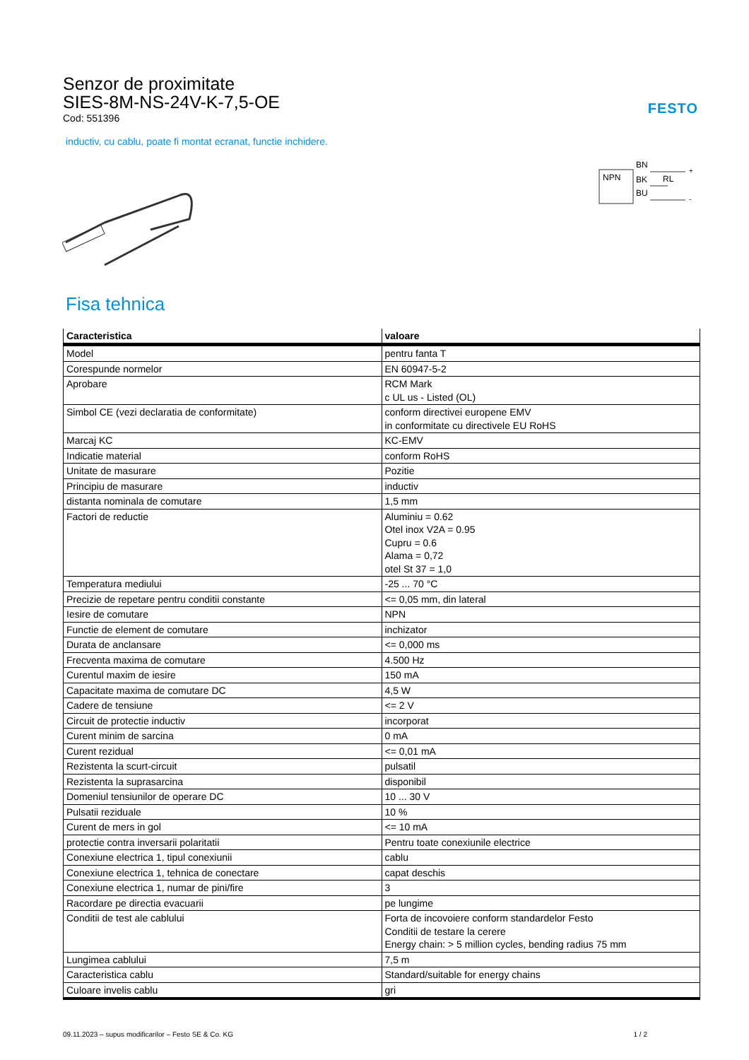Senzor de proximitate
SIES-8M-NS-24V-K-7,5-OE
Cod: 551396
FESTO
inductiv, cu cablu, poate fi montat ecranat, functie inchidere.
NPN
BN
BK
BU
RL
+
-
Fisa tehnica
| Caracteristica | valoare |
| --- | --- |
| Model | pentru fanta T |
| Corespunde normelor | EN 60947-5-2 |
| Aprobare | RCM Mark c UL us - Listed (OL) |
| Simbol CE (vezi declaratia de conformitate) | conform directivei europene EMV in conformitate cu directivele EU RoHS |
| Marcaj KC | KC-EMV |
| Indicatie material | conform RoHS |
| Unitate de masurare | Pozitie |
| Principiu de masurare | inductiv |
| distanta nominala de comutare | 1,5 mm |
| Factori de reductie | Aluminiu = 0.62 Otel inox V2A = 0.95 Cupru = 0.6 Alama = 0,72 otel St 37 = 1,0 |
| Temperatura mediului | -25 ... 70 °C |
| Precizie de repetare pentru conditii constante | <= 0,05 mm, din lateral |
| Iesire de comutare | NPN |
| Functie de element de comutare | inchizator |
| Durata de anclansare | <= 0,000 ms |
| Frecventa maxima de comutare | 4.500 Hz |
| Curentul maxim de iesire | 150 mA |
| Capacitate maxima de comutare DC | 4,5 W |
| Cadere de tensiune | <= 2 V |
| Circuit de protectie inductiv | incorporat |
| Curent minim de sarcina | 0 mA |
| Curent rezidual | <= 0,01 mA |
| Rezistenta la scurt-circuit | pulsatil |
| Rezistenta la suprasarcina | disponibil |
| Domeniul tensiunilor de operare DC | 10 ... 30 V |
| Pulsatii reziduale | 10 % |
| Curent de mers in gol | <= 10 mA |
| protectie contra inversarii polaritatii | Pentru toate conexiunile electrice |
| Conexiune electrica 1, tipul conexiunii | cablu |
| Conexiune electrica 1, tehnica de conectare | capat deschis |
| Conexiune electrica 1, numar de pini/fire | 3 |
| Racordare pe directia evacuarii | pe lungime |
| Conditii de test ale cablului | Forta de incovoiere conform standardelor Festo Conditii de testare la cerere Energy chain: > 5 million cycles, bending radius 75 mm |
| Lungimea cablului | 7,5 m |
| Caracteristica cablu | Standard/suitable for energy chains |
| Culoare invelis cablu | gri |
09.11.2023 – supus modificarilor – Festo SE & Co. KG 1 / 2